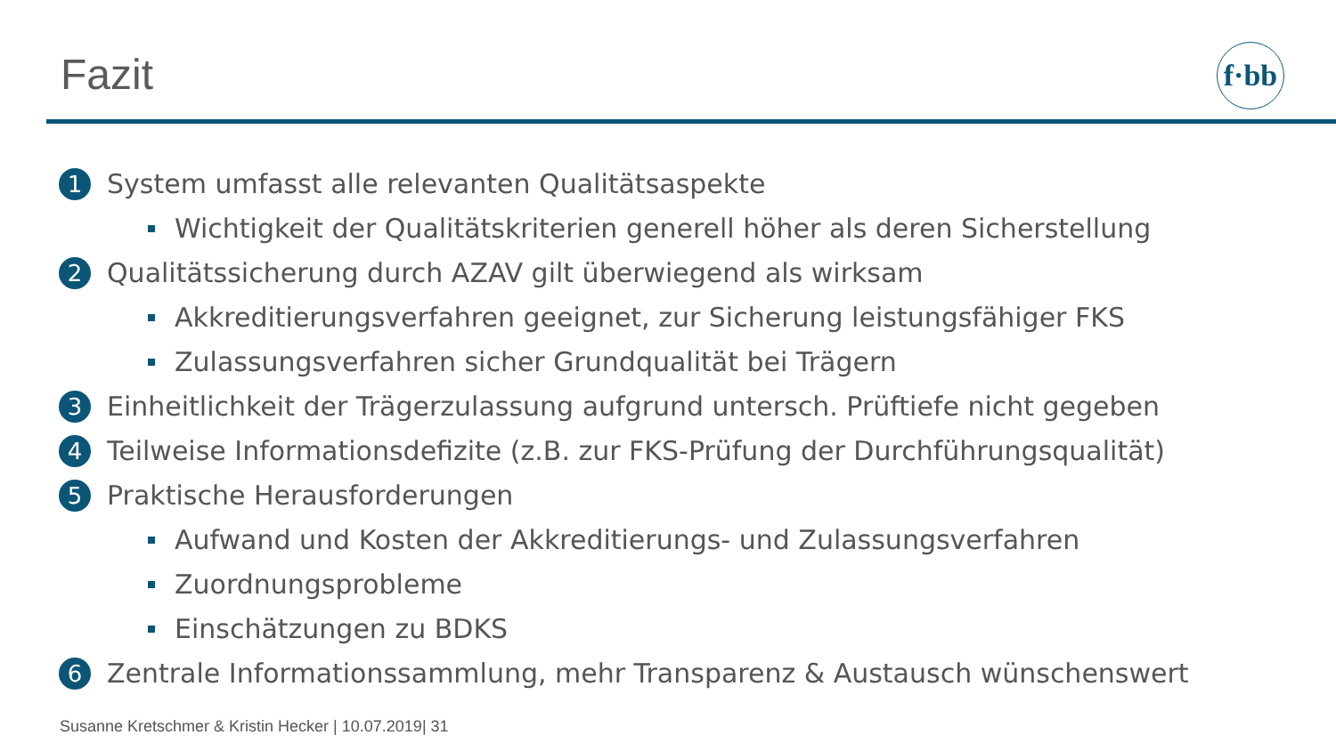Fazit
f·bb
1 System umfasst alle relevanten Qualitätsaspekte
Wichtigkeit der Qualitätskriterien generell höher als deren Sicherstellung
2 Qualitätssicherung durch AZAV gilt überwiegend als wirksam
Akkreditierungsverfahren geeignet, zur Sicherung leistungsfähiger FKS
Zulassungsverfahren sicher Grundqualität bei Trägern
3 Einheitlichkeit der Trägerzulassung aufgrund untersch. Prüftiefe nicht gegeben
4 Teilweise Informationsdefizite (z.B. zur FKS-Prüfung der Durchführungsqualität)
5 Praktische Herausforderungen
Aufwand und Kosten der Akkreditierungs- und Zulassungsverfahren
Zuordnungsprobleme
Einschätzungen zu BDKS
6 Zentrale Informationssammlung, mehr Transparenz & Austausch wünschenswert
Susanne Kretschmer & Kristin Hecker | 10.07.2019| 31